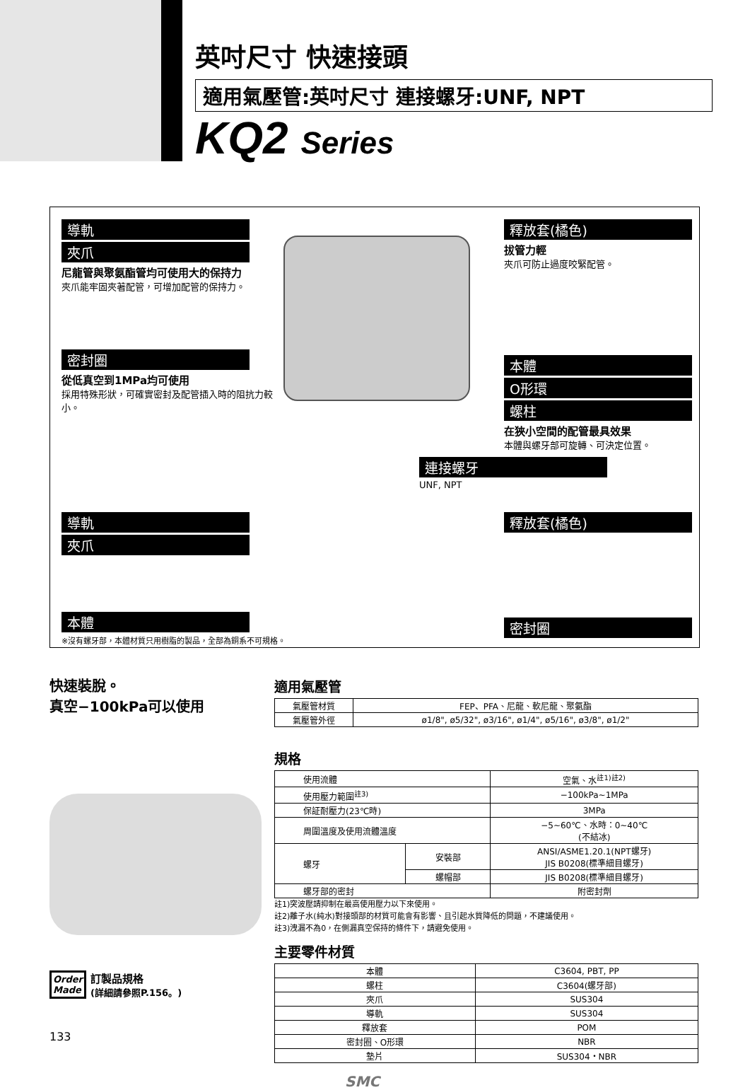英吋尺寸 快速接頭
適用氣壓管:英吋尺寸 連接螺牙:UNF, NPT
KQ2 Series
導軌
夾爪
尼龍管與聚氨酯管均可使用大的保持力
夾爪能牢固夾著配管，可增加配管的保持力。
密封圈
從低真空到1MPa均可使用
採用特殊形狀，可確實密封及配管插入時的阻抗力較小。
釋放套(橘色)
拔管力輕
夾爪可防止過度咬緊配管。
本體
O形環
螺柱
在狹小空間的配管最具效果
本體與螺牙部可旋轉、可決定位置。
連接螺牙
UNF, NPT
導軌
夾爪
本體
※沒有螺牙部，本體材質只用樹脂的製品，全部為銅系不可規格。
釋放套(橘色)
密封圈
快速裝脫。
真空−100kPa可以使用
Order
Made
訂製品規格
(詳細請參照P.156。)
133
適用氣壓管
| 氣壓管材質 | FEP、PFA、尼龍、軟尼龍、聚氨酯 |
| 氣壓管外徑 | ø1/8", ø5/32", ø3/16", ø1/4", ø5/16", ø3/8", ø1/2" |
規格
| 使用流體 | | 空氣、水<sup>註1)註2)</sup> |
| 使用壓力範圍<sup>註3)</sup> | | −100kPa~1MPa |
| 保証耐壓力(23℃時) | | 3MPa |
| 周圍溫度及使用流體溫度 | | −5~60℃、水時：0~40℃ (不結冰) |
| 螺牙 | 安裝部 | ANSI/ASME1.20.1(NPT螺牙) JIS B0208(標準細目螺牙) |
| | 螺帽部 | JIS B0208(標準細目螺牙) |
| 螺牙部的密封 | | 附密封劑 |
註1)突波壓請抑制在最高使用壓力以下來使用。
註2)離子水(純水)對接頭部的材質可能會有影響、且引起水質降低的問題，不建議使用。
註3)洩漏不為0，在側漏真空保持的條件下，請避免使用。
主要零件材質
| 本體 | C3604, PBT, PP |
| 螺柱 | C3604(螺牙部) |
| 夾爪 | SUS304 |
| 導軌 | SUS304 |
| 釋放套 | POM |
| 密封圈、O形環 | NBR |
| 墊片 | SUS304・NBR |
SMC